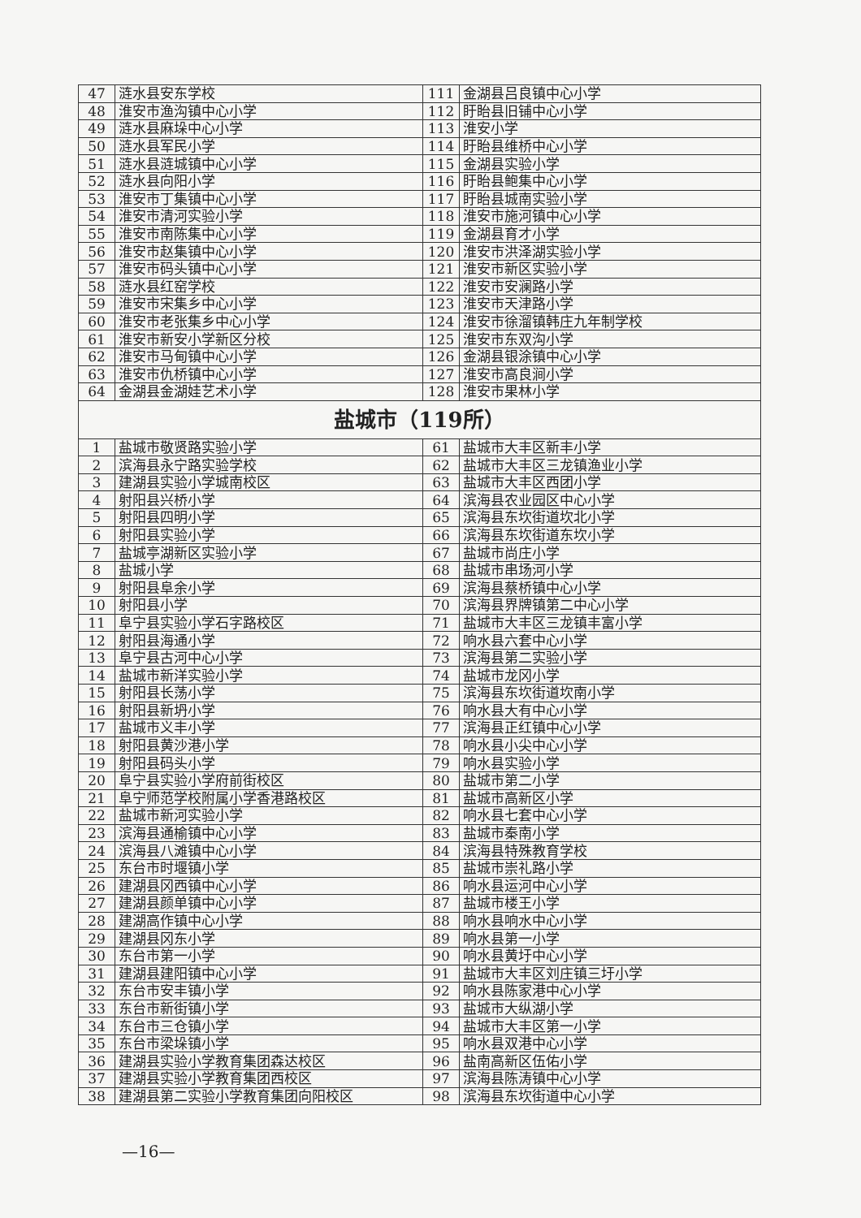| 47 | 涟水县安东学校 | 111 | 金湖县吕良镇中心小学 |
| 48 | 淮安市渔沟镇中心小学 | 112 | 盱眙县旧铺中心小学 |
| 49 | 涟水县麻垛中心小学 | 113 | 淮安小学 |
| 50 | 涟水县军民小学 | 114 | 盱眙县维桥中心小学 |
| 51 | 涟水县涟城镇中心小学 | 115 | 金湖县实验小学 |
| 52 | 涟水县向阳小学 | 116 | 盱眙县鲍集中心小学 |
| 53 | 淮安市丁集镇中心小学 | 117 | 盱眙县城南实验小学 |
| 54 | 淮安市清河实验小学 | 118 | 淮安市施河镇中心小学 |
| 55 | 淮安市南陈集中心小学 | 119 | 金湖县育才小学 |
| 56 | 淮安市赵集镇中心小学 | 120 | 淮安市洪泽湖实验小学 |
| 57 | 淮安市码头镇中心小学 | 121 | 淮安市新区实验小学 |
| 58 | 涟水县红窑学校 | 122 | 淮安市安澜路小学 |
| 59 | 淮安市宋集乡中心小学 | 123 | 淮安市天津路小学 |
| 60 | 淮安市老张集乡中心小学 | 124 | 淮安市徐溜镇韩庄九年制学校 |
| 61 | 淮安市新安小学新区分校 | 125 | 淮安市东双沟小学 |
| 62 | 淮安市马甸镇中心小学 | 126 | 金湖县银涂镇中心小学 |
| 63 | 淮安市仇桥镇中心小学 | 127 | 淮安市高良涧小学 |
| 64 | 金湖县金湖娃艺术小学 | 128 | 淮安市果林小学 |
| 盐城市（119所） | | | |
| 1 | 盐城市敬贤路实验小学 | 61 | 盐城市大丰区新丰小学 |
| 2 | 滨海县永宁路实验学校 | 62 | 盐城市大丰区三龙镇渔业小学 |
| 3 | 建湖县实验小学城南校区 | 63 | 盐城市大丰区西团小学 |
| 4 | 射阳县兴桥小学 | 64 | 滨海县农业园区中心小学 |
| 5 | 射阳县四明小学 | 65 | 滨海县东坎街道坎北小学 |
| 6 | 射阳县实验小学 | 66 | 滨海县东坎街道东坎小学 |
| 7 | 盐城亭湖新区实验小学 | 67 | 盐城市尚庄小学 |
| 8 | 盐城小学 | 68 | 盐城市串场河小学 |
| 9 | 射阳县阜余小学 | 69 | 滨海县蔡桥镇中心小学 |
| 10 | 射阳县小学 | 70 | 滨海县界牌镇第二中心小学 |
| 11 | 阜宁县实验小学石字路校区 | 71 | 盐城市大丰区三龙镇丰富小学 |
| 12 | 射阳县海通小学 | 72 | 响水县六套中心小学 |
| 13 | 阜宁县古河中心小学 | 73 | 滨海县第二实验小学 |
| 14 | 盐城市新洋实验小学 | 74 | 盐城市龙冈小学 |
| 15 | 射阳县长荡小学 | 75 | 滨海县东坎街道坎南小学 |
| 16 | 射阳县新坍小学 | 76 | 响水县大有中心小学 |
| 17 | 盐城市义丰小学 | 77 | 滨海县正红镇中心小学 |
| 18 | 射阳县黄沙港小学 | 78 | 响水县小尖中心小学 |
| 19 | 射阳县码头小学 | 79 | 响水县实验小学 |
| 20 | 阜宁县实验小学府前街校区 | 80 | 盐城市第二小学 |
| 21 | 阜宁师范学校附属小学香港路校区 | 81 | 盐城市高新区小学 |
| 22 | 盐城市新河实验小学 | 82 | 响水县七套中心小学 |
| 23 | 滨海县通榆镇中心小学 | 83 | 盐城市秦南小学 |
| 24 | 滨海县八滩镇中心小学 | 84 | 滨海县特殊教育学校 |
| 25 | 东台市时堰镇小学 | 85 | 盐城市崇礼路小学 |
| 26 | 建湖县冈西镇中心小学 | 86 | 响水县运河中心小学 |
| 27 | 建湖县颜单镇中心小学 | 87 | 盐城市楼王小学 |
| 28 | 建湖高作镇中心小学 | 88 | 响水县响水中心小学 |
| 29 | 建湖县冈东小学 | 89 | 响水县第一小学 |
| 30 | 东台市第一小学 | 90 | 响水县黄圩中心小学 |
| 31 | 建湖县建阳镇中心小学 | 91 | 盐城市大丰区刘庄镇三圩小学 |
| 32 | 东台市安丰镇小学 | 92 | 响水县陈家港中心小学 |
| 33 | 东台市新街镇小学 | 93 | 盐城市大纵湖小学 |
| 34 | 东台市三仓镇小学 | 94 | 盐城市大丰区第一小学 |
| 35 | 东台市梁垛镇小学 | 95 | 响水县双港中心小学 |
| 36 | 建湖县实验小学教育集团森达校区 | 96 | 盐南高新区伍佑小学 |
| 37 | 建湖县实验小学教育集团西校区 | 97 | 滨海县陈涛镇中心小学 |
| 38 | 建湖县第二实验小学教育集团向阳校区 | 98 | 滨海县东坎街道中心小学 |
—16—